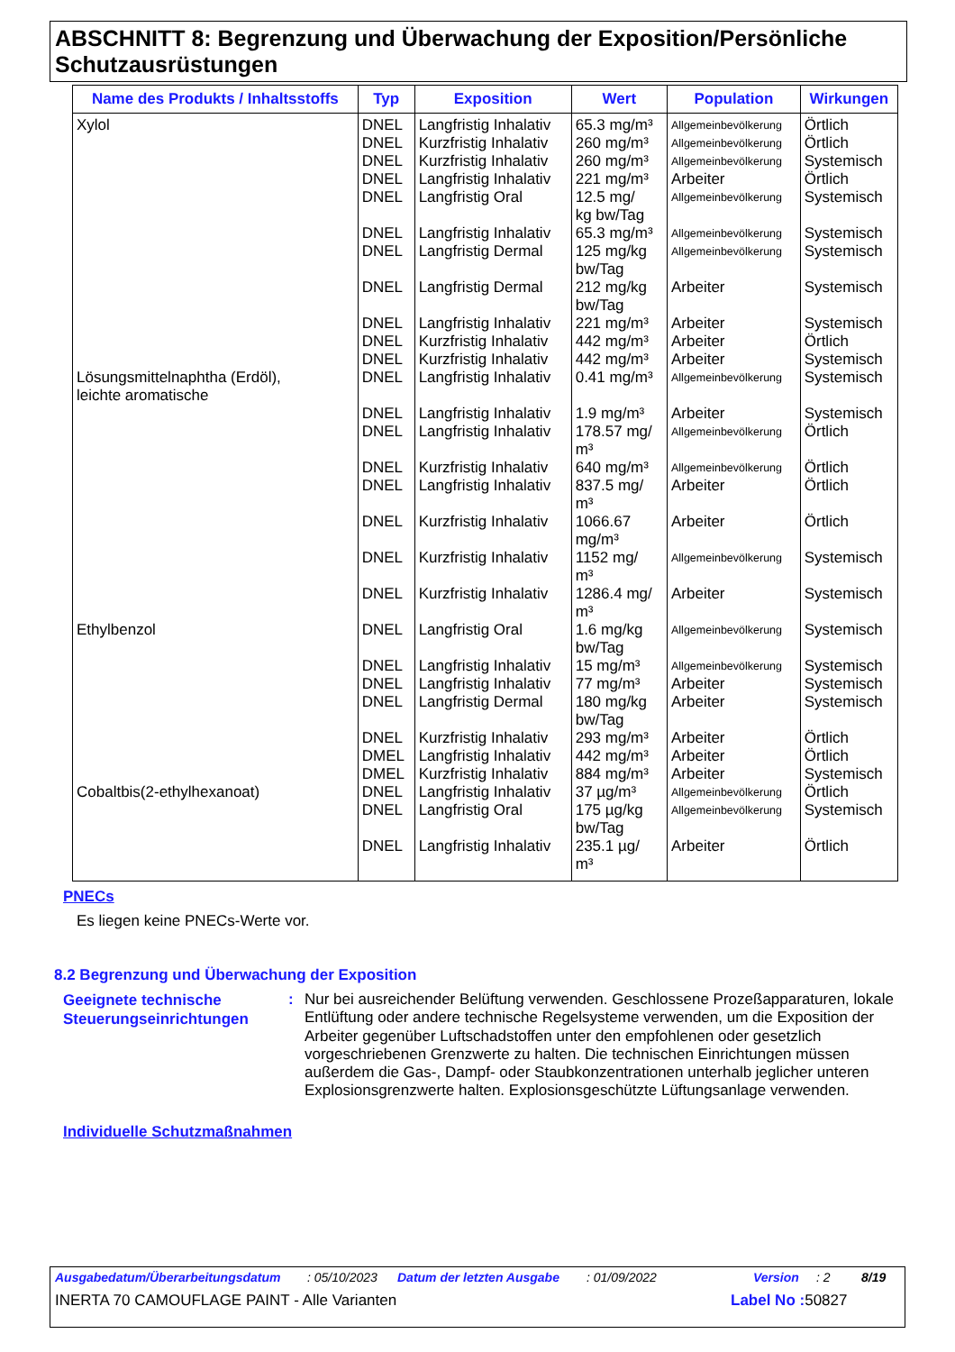ABSCHNITT 8: Begrenzung und Überwachung der Exposition/Persönliche Schutzausrüstungen
| Name des Produkts / Inhaltsstoffs | Typ | Exposition | Wert | Population | Wirkungen |
| --- | --- | --- | --- | --- | --- |
| Xylol | DNEL | Langfristig Inhalativ | 65.3 mg/m³ | Allgemeinbevölkerung | Örtlich |
| | DNEL | Kurzfristig Inhalativ | 260 mg/m³ | Allgemeinbevölkerung | Örtlich |
| | DNEL | Kurzfristig Inhalativ | 260 mg/m³ | Allgemeinbevölkerung | Systemisch |
| | DNEL | Langfristig Inhalativ | 221 mg/m³ | Arbeiter | Örtlich |
| | DNEL | Langfristig Oral | 12.5 mg/ kg bw/Tag | Allgemeinbevölkerung | Systemisch |
| | DNEL | Langfristig Inhalativ | 65.3 mg/m³ | Allgemeinbevölkerung | Systemisch |
| | DNEL | Langfristig Dermal | 125 mg/kg bw/Tag | Allgemeinbevölkerung | Systemisch |
| | DNEL | Langfristig Dermal | 212 mg/kg bw/Tag | Arbeiter | Systemisch |
| | DNEL | Langfristig Inhalativ | 221 mg/m³ | Arbeiter | Systemisch |
| | DNEL | Kurzfristig Inhalativ | 442 mg/m³ | Arbeiter | Örtlich |
| | DNEL | Kurzfristig Inhalativ | 442 mg/m³ | Arbeiter | Systemisch |
| Lösungsmittelnaphtha (Erdöl), leichte aromatische | DNEL | Langfristig Inhalativ | 0.41 mg/m³ | Allgemeinbevölkerung | Systemisch |
| | DNEL | Langfristig Inhalativ | 1.9 mg/m³ | Arbeiter | Systemisch |
| | DNEL | Langfristig Inhalativ | 178.57 mg/ m³ | Allgemeinbevölkerung | Örtlich |
| | DNEL | Kurzfristig Inhalativ | 640 mg/m³ | Allgemeinbevölkerung | Örtlich |
| | DNEL | Langfristig Inhalativ | 837.5 mg/ m³ | Arbeiter | Örtlich |
| | DNEL | Kurzfristig Inhalativ | 1066.67 mg/m³ | Arbeiter | Örtlich |
| | DNEL | Kurzfristig Inhalativ | 1152 mg/ m³ | Allgemeinbevölkerung | Systemisch |
| | DNEL | Kurzfristig Inhalativ | 1286.4 mg/ m³ | Arbeiter | Systemisch |
| Ethylbenzol | DNEL | Langfristig Oral | 1.6 mg/kg bw/Tag | Allgemeinbevölkerung | Systemisch |
| | DNEL | Langfristig Inhalativ | 15 mg/m³ | Allgemeinbevölkerung | Systemisch |
| | DNEL | Langfristig Inhalativ | 77 mg/m³ | Arbeiter | Systemisch |
| | DNEL | Langfristig Dermal | 180 mg/kg bw/Tag | Arbeiter | Systemisch |
| | DNEL | Kurzfristig Inhalativ | 293 mg/m³ | Arbeiter | Örtlich |
| | DMEL | Langfristig Inhalativ | 442 mg/m³ | Arbeiter | Örtlich |
| | DMEL | Kurzfristig Inhalativ | 884 mg/m³ | Arbeiter | Systemisch |
| Cobaltbis(2-ethylhexanoat) | DNEL | Langfristig Inhalativ | 37 µg/m³ | Allgemeinbevölkerung | Örtlich |
| | DNEL | Langfristig Oral | 175 µg/kg bw/Tag | Allgemeinbevölkerung | Systemisch |
| | DNEL | Langfristig Inhalativ | 235.1 µg/ m³ | Arbeiter | Örtlich |
PNECs
Es liegen keine PNECs-Werte vor.
8.2 Begrenzung und Überwachung der Exposition
Geeignete technische
Steuerungseinrichtungen
:
Nur bei ausreichender Belüftung verwenden. Geschlossene Prozeßapparaturen, lokale Entlüftung oder andere technische Regelsysteme verwenden, um die Exposition der Arbeiter gegenüber Luftschadstoffen unter den empfohlenen oder gesetzlich vorgeschriebenen Grenzwerte zu halten. Die technischen Einrichtungen müssen außerdem die Gas-, Dampf- oder Staubkonzentrationen unterhalb jeglicher unteren Explosionsgrenzwerte halten. Explosionsgeschützte Lüftungsanlage verwenden.
Individuelle Schutzmaßnahmen
Ausgabedatum/Überarbeitungsdatum: 05/10/2023 Datum der letzten Ausgabe: 01/09/2022 Version: 2 8/19
INERTA 70 CAMOUFLAGE PAINT - Alle Varianten Label No : 50827